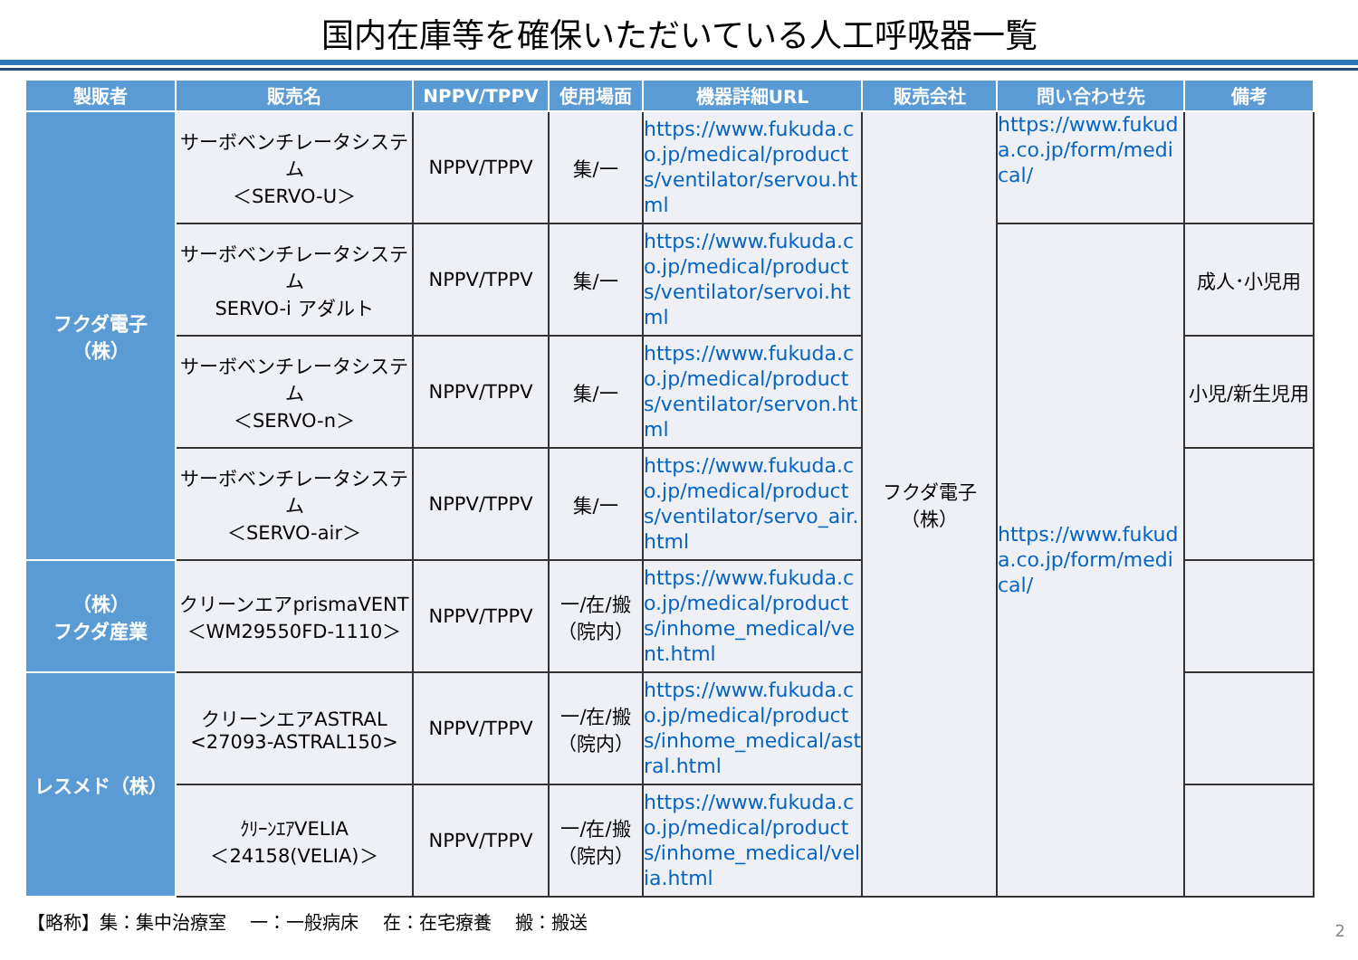国内在庫等を確保いただいている人工呼吸器一覧
| 製販者 | 販売名 | NPPV/TPPV | 使用場面 | 機器詳細URL | 販売会社 | 問い合わせ先 | 備考 |
| --- | --- | --- | --- | --- | --- | --- | --- |
| フクダ電子 （株） | サーボベンチレータシステム ＜SERVO-U＞ | NPPV/TPPV | 集/一 | https://www.fukuda.co.jp/medical/products/ventilator/servou.html | フクダ電子 （株） | https://www.fukuda.co.jp/form/medical/ | |
| | サーボベンチレータシステム SERVO-i アダルト | NPPV/TPPV | 集/一 | https://www.fukuda.co.jp/medical/products/ventilator/servoi.html | | https://www.fukuda.co.jp/form/medical/ | 成人･小児用 |
| | サーボベンチレータシステム ＜SERVO-n＞ | NPPV/TPPV | 集/一 | https://www.fukuda.co.jp/medical/products/ventilator/servon.html | | | 小児/新生児用 |
| | サーボベンチレータシステム ＜SERVO-air＞ | NPPV/TPPV | 集/一 | https://www.fukuda.co.jp/medical/products/ventilator/servo_air.html | | | |
| （株） フクダ産業 | クリーンエアprismaVENT ＜WM29550FD-1110＞ | NPPV/TPPV | 一/在/搬 （院内） | https://www.fukuda.co.jp/medical/products/inhome_medical/vent.html | | | |
| レスメド（株） | クリーンエアASTRAL <27093-ASTRAL150> | NPPV/TPPV | 一/在/搬 （院内） | https://www.fukuda.co.jp/medical/products/inhome_medical/astral.html | | | |
| | ｸﾘｰﾝｴｱVELIA ＜24158(VELIA)＞ | NPPV/TPPV | 一/在/搬 （院内） | https://www.fukuda.co.jp/medical/products/inhome_medical/velia.html | | | |
【略称】集：集中治療室　 一：一般病床　 在：在宅療養　 搬：搬送
2